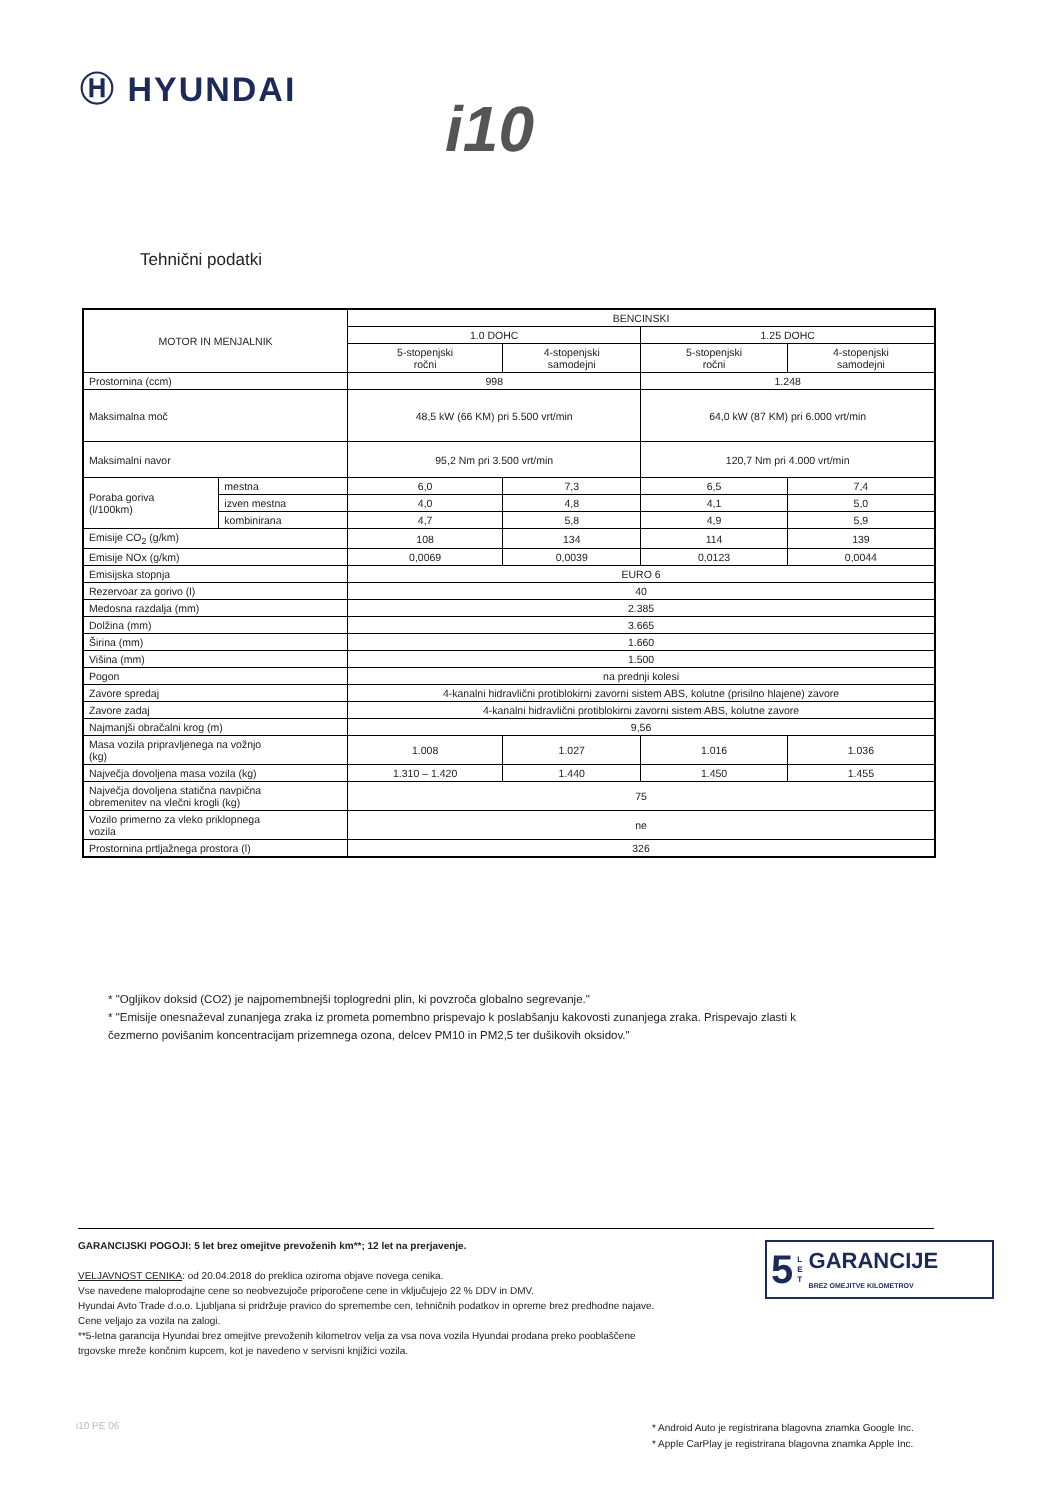Ⓗ HYUNDAI
i10
Tehnični podatki
| MOTOR IN MENJALNIK | | BENCINSKI | | | |
| --- | --- | --- | --- | --- | --- |
| | | 1.0 DOHC | | 1.25 DOHC | |
| | | 5-stopenjski ročni | 4-stopenjski samodejni | 5-stopenjski ročni | 4-stopenjski samodejni |
| Prostornina (ccm) | | 998 | | 1.248 | |
| Maksimalna moč | | 48,5 kW (66 KM) pri 5.500 vrt/min | | 64,0 kW (87 KM) pri 6.000 vrt/min | |
| Maksimalni navor | | 95,2 Nm pri 3.500 vrt/min | | 120,7 Nm pri 4.000 vrt/min | |
| Poraba goriva (l/100km) | mestna | 6,0 | 7,3 | 6,5 | 7,4 |
| | izven mestna | 4,0 | 4,8 | 4,1 | 5,0 |
| | kombinirana | 4,7 | 5,8 | 4,9 | 5,9 |
| Emisije CO<sub>2</sub> (g/km) | | 108 | 134 | 114 | 139 |
| Emisije NOx (g/km) | | 0,0069 | 0,0039 | 0,0123 | 0,0044 |
| Emisijska stopnja | | EURO 6 | | | |
| Rezervoar za gorivo (l) | | 40 | | | |
| Medosna razdalja (mm) | | 2.385 | | | |
| Dolžina (mm) | | 3.665 | | | |
| Širina (mm) | | 1.660 | | | |
| Višina (mm) | | 1.500 | | | |
| Pogon | | na prednji kolesi | | | |
| Zavore spredaj | | 4-kanalni hidravlični protiblokirni zavorni sistem ABS, kolutne (prisilno hlajene) zavore | | | |
| Zavore zadaj | | 4-kanalni hidravlični protiblokirni zavorni sistem ABS, kolutne zavore | | | |
| Najmanjši obračalni krog (m) | | 9,56 | | | |
| Masa vozila pripravljenega na vožnjo (kg) | | 1.008 | 1.027 | 1.016 | 1.036 |
| Največja dovoljena masa vozila (kg) | | 1.310 – 1.420 | 1.440 | 1.450 | 1.455 |
| Največja dovoljena statična navpična obremenitev na vlečni krogli (kg) | | 75 | | | |
| Vozilo primerno za vleko priklopnega vozila | | ne | | | |
| Prostornina prtljažnega prostora (l) | | 326 | | | |
* "Ogljikov doksid (CO2) je najpomembnejši toplogredni plin, ki povzroča globalno segrevanje."
* "Emisije onesnaževal zunanjega zraka iz prometa pomembno prispevajo k poslabšanju kakovosti zunanjega zraka. Prispevajo zlasti k
čezmerno povišanim koncentracijam prizemnega ozona, delcev PM10 in PM2,5 ter dušikovih oksidov."
GARANCIJSKI POGOJI: 5 let brez omejitve prevoženih km**; 12 let na prerjavenje.
VELJAVNOST CENIKA: od 20.04.2018 do preklica oziroma objave novega cenika.
Vse navedene maloprodajne cene so neobvezujoče priporočene cene in vključujejo 22 % DDV in DMV.
Hyundai Avto Trade d.o.o. Ljubljana si pridržuje pravico do spremembe cen, tehničnih podatkov in opreme brez predhodne najave.
Cene veljajo za vozila na zalogi.
**5-letna garancija Hyundai brez omejitve prevoženih kilometrov velja za vsa nova vozila Hyundai prodana preko pooblaščene
trgovske mreže končnim kupcem, kot je navedeno v servisni knjižici vozila.
5 L
E
T GARANCIJE
BREZ OMEJITVE KILOMETROV
i10 PE 06
* Android Auto je registrirana blagovna znamka Google Inc.
* Apple CarPlay je registrirana blagovna znamka Apple Inc.